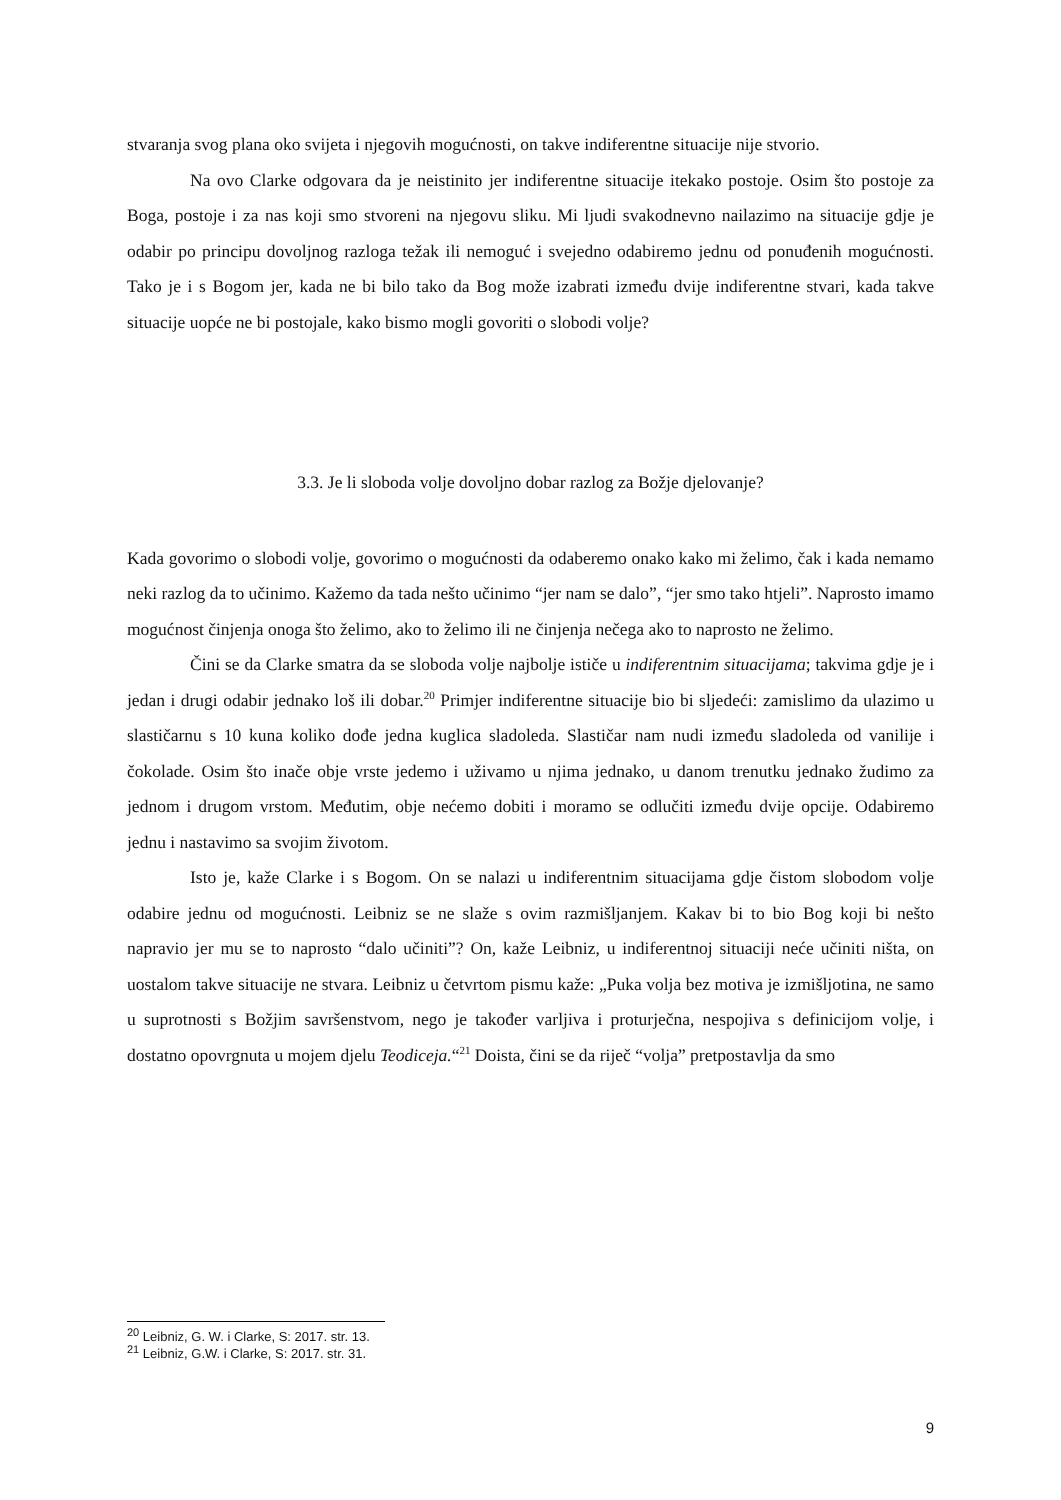stvaranja svog plana oko svijeta i njegovih mogućnosti, on takve indiferentne situacije nije stvorio.
Na ovo Clarke odgovara da je neistinito jer indiferentne situacije itekako postoje. Osim što postoje za Boga, postoje i za nas koji smo stvoreni na njegovu sliku. Mi ljudi svakodnevno nailazimo na situacije gdje je odabir po principu dovoljnog razloga težak ili nemoguć i svejedno odabiremo jednu od ponuđenih mogućnosti. Tako je i s Bogom jer, kada ne bi bilo tako da Bog može izabrati između dvije indiferentne stvari, kada takve situacije uopće ne bi postojale, kako bismo mogli govoriti o slobodi volje?
3.3. Je li sloboda volje dovoljno dobar razlog za Božje djelovanje?
Kada govorimo o slobodi volje, govorimo o mogućnosti da odaberemo onako kako mi želimo, čak i kada nemamo neki razlog da to učinimo. Kažemo da tada nešto učinimo “jer nam se dalo”, “jer smo tako htjeli”. Naprosto imamo mogućnost činjenja onoga što želimo, ako to želimo ili ne činjenja nečega ako to naprosto ne želimo.
Čini se da Clarke smatra da se sloboda volje najbolje ističe u indiferentnim situacijama; takvima gdje je i jedan i drugi odabir jednako loš ili dobar.<sup>20</sup> Primjer indiferentne situacije bio bi sljedeći: zamislimo da ulazimo u slastičarnu s 10 kuna koliko dođe jedna kuglica sladoleda. Slastičar nam nudi između sladoleda od vanilije i čokolade. Osim što inače obje vrste jedemo i uživamo u njima jednako, u danom trenutku jednako žudimo za jednom i drugom vrstom. Međutim, obje nećemo dobiti i moramo se odlučiti između dvije opcije. Odabiremo jednu i nastavimo sa svojim životom.
Isto je, kaže Clarke i s Bogom. On se nalazi u indiferentnim situacijama gdje čistom slobodom volje odabire jednu od mogućnosti. Leibniz se ne slaže s ovim razmišljanjem. Kakav bi to bio Bog koji bi nešto napravio jer mu se to naprosto “dalo učiniti”? On, kaže Leibniz, u indiferentnoj situaciji neće učiniti ništa, on uostalom takve situacije ne stvara. Leibniz u četvrtom pismu kaže: „Puka volja bez motiva je izmišljotina, ne samo u suprotnosti s Božjim savršenstvom, nego je također varljiva i proturječna, nespojiva s definicijom volje, i dostatno opovrgnuta u mojem djelu Teodiceja.“<sup>21</sup> Doista, čini se da riječ “volja” pretpostavlja da smo
<sup>20</sup> Leibniz, G. W. i Clarke, S: 2017. str. 13.
<sup>21</sup> Leibniz, G.W. i Clarke, S: 2017. str. 31.
9